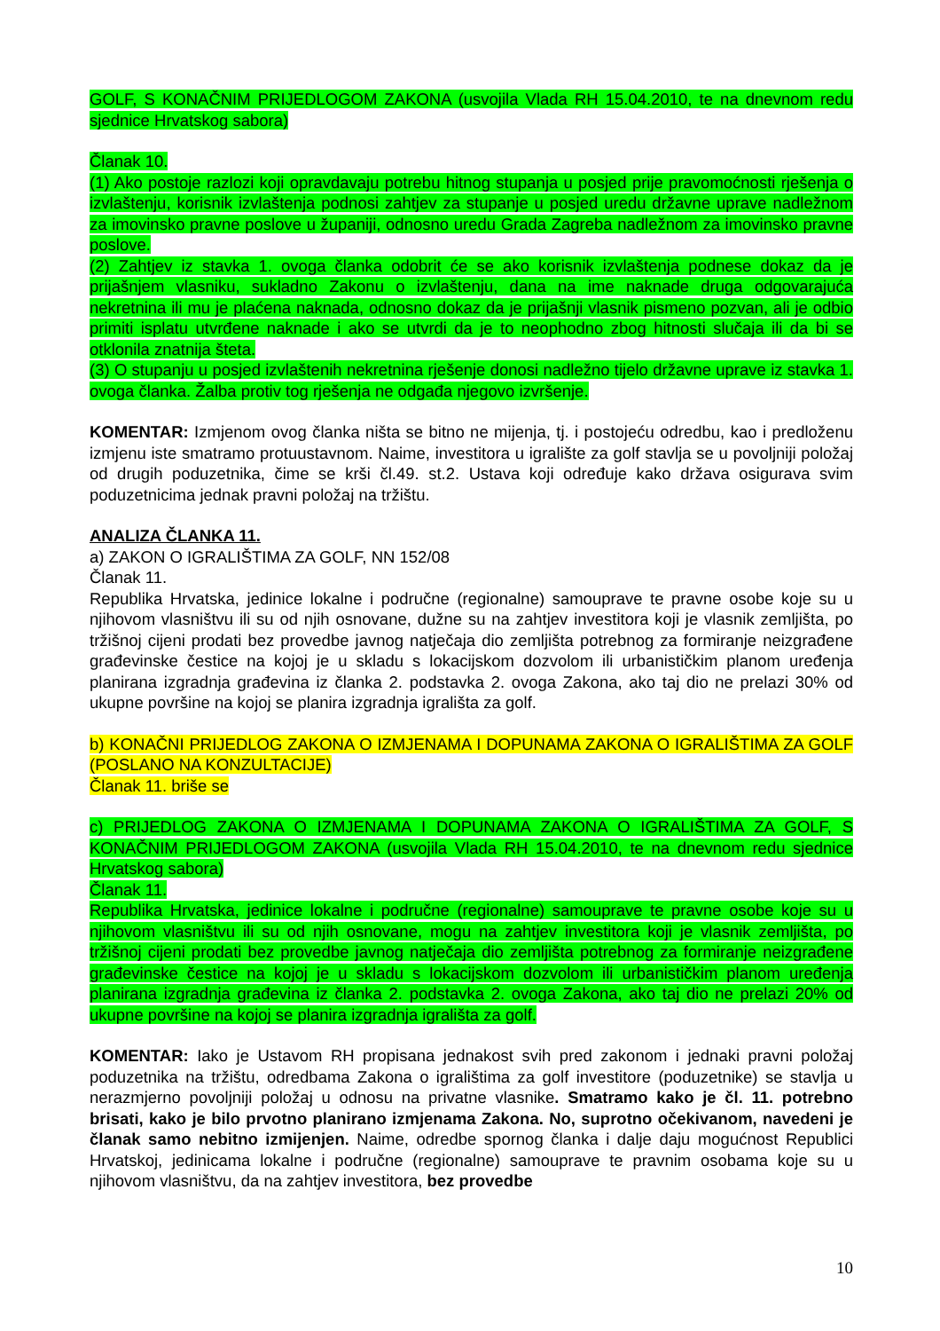GOLF, S KONAČNIM PRIJEDLOGOM ZAKONA (usvojila Vlada RH 15.04.2010, te na dnevnom redu sjednice Hrvatskog sabora)
Članak 10.
(1) Ako postoje razlozi koji opravdavaju potrebu hitnog stupanja u posjed prije pravomoćnosti rješenja o izvlaštenju, korisnik izvlaštenja podnosi zahtjev za stupanje u posjed uredu državne uprave nadležnom za imovinsko pravne poslove u županiji, odnosno uredu Grada Zagreba nadležnom za imovinsko pravne poslove.
(2) Zahtjev iz stavka 1. ovoga članka odobrit će se ako korisnik izvlaštenja podnese dokaz da je prijašnjem vlasniku, sukladno Zakonu o izvlaštenju, dana na ime naknade druga odgovarajuća nekretnina ili mu je plaćena naknada, odnosno dokaz da je prijašnji vlasnik pismeno pozvan, ali je odbio primiti isplatu utvrđene naknade i ako se utvrdi da je to neophodno zbog hitnosti slučaja ili da bi se otklonila znatnija šteta.
(3) O stupanju u posjed izvlaštenih nekretnina rješenje donosi nadležno tijelo državne uprave iz stavka 1. ovoga članka. Žalba protiv tog rješenja ne odgađa njegovo izvršenje.
KOMENTAR: Izmjenom ovog članka ništa se bitno ne mijenja, tj. i postojeću odredbu, kao i predloženu izmjenu iste smatramo protuustavnom. Naime, investitora u igralište za golf stavlja se u povoljniji položaj od drugih poduzetnika, čime se krši čl.49. st.2. Ustava koji određuje kako država osigurava svim poduzetnicima jednak pravni položaj na tržištu.
ANALIZA ČLANKA 11.
a) ZAKON O IGRALIŠTIMA ZA GOLF, NN 152/08
Članak 11.
Republika Hrvatska, jedinice lokalne i područne (regionalne) samouprave te pravne osobe koje su u njihovom vlasništvu ili su od njih osnovane, dužne su na zahtjev investitora koji je vlasnik zemljišta, po tržišnoj cijeni prodati bez provedbe javnog natječaja dio zemljišta potrebnog za formiranje neizgrađene građevinske čestice na kojoj je u skladu s lokacijskom dozvolom ili urbanističkim planom uređenja planirana izgradnja građevina iz članka 2. podstavka 2. ovoga Zakona, ako taj dio ne prelazi 30% od ukupne površine na kojoj se planira izgradnja igrališta za golf.
b) KONAČNI PRIJEDLOG ZAKONA O IZMJENAMA I DOPUNAMA ZAKONA O IGRALIŠTIMA ZA GOLF (POSLANO NA KONZULTACIJE)
Članak 11. briše se
c) PRIJEDLOG ZAKONA O IZMJENAMA I DOPUNAMA ZAKONA O IGRALIŠTIMA ZA GOLF, S KONAČNIM PRIJEDLOGOM ZAKONA (usvojila Vlada RH 15.04.2010, te na dnevnom redu sjednice Hrvatskog sabora)
Članak 11.
Republika Hrvatska, jedinice lokalne i područne (regionalne) samouprave te pravne osobe koje su u njihovom vlasništvu ili su od njih osnovane, mogu na zahtjev investitora koji je vlasnik zemljišta, po tržišnoj cijeni prodati bez provedbe javnog natječaja dio zemljišta potrebnog za formiranje neizgrađene građevinske čestice na kojoj je u skladu s lokacijskom dozvolom ili urbanističkim planom uređenja planirana izgradnja građevina iz članka 2. podstavka 2. ovoga Zakona, ako taj dio ne prelazi 20% od ukupne površine na kojoj se planira izgradnja igrališta za golf.
KOMENTAR: Iako je Ustavom RH propisana jednakost svih pred zakonom i jednaki pravni položaj poduzetnika na tržištu, odredbama Zakona o igralištima za golf investitore (poduzetnike) se stavlja u nerazmjerno povoljniji položaj u odnosu na privatne vlasnike. Smatramo kako je čl. 11. potrebno brisati, kako je bilo prvotno planirano izmjenama Zakona. No, suprotno očekivanom, navedeni je članak samo nebitno izmijenjen. Naime, odredbe spornog članka i dalje daju mogućnost Republici Hrvatskoj, jedinicama lokalne i područne (regionalne) samouprave te pravnim osobama koje su u njihovom vlasništvu, da na zahtjev investitora, bez provedbe
10